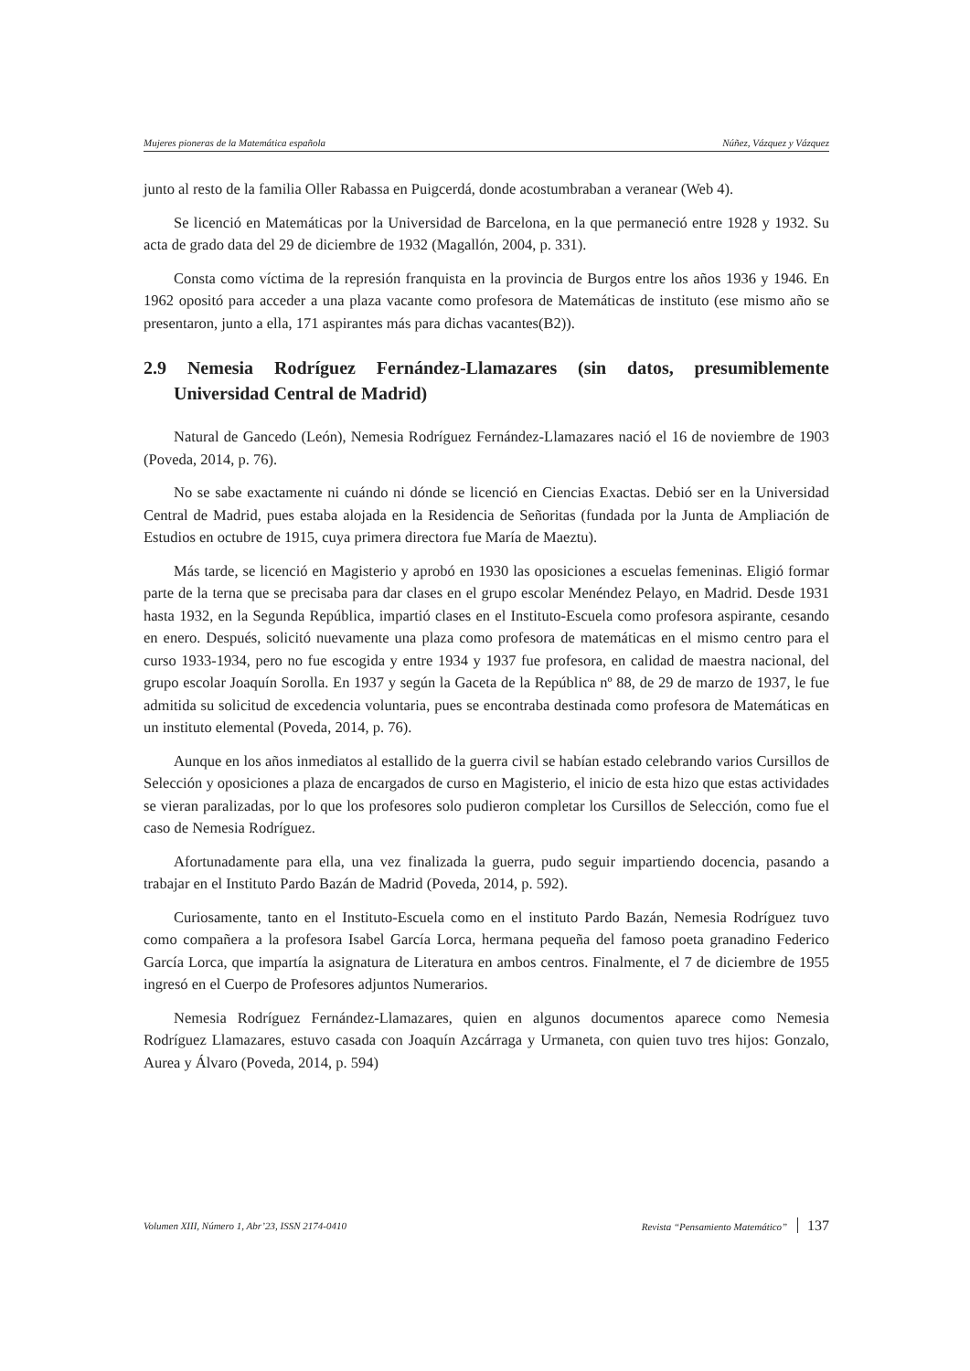Mujeres pioneras de la Matemática española Núñez, Vázquez y Vázquez
junto al resto de la familia Oller Rabassa en Puigcerdá, donde acostumbraban a veranear (Web 4).
Se licenció en Matemáticas por la Universidad de Barcelona, en la que permaneció entre 1928 y 1932. Su acta de grado data del 29 de diciembre de 1932 (Magallón, 2004, p. 331).
Consta como víctima de la represión franquista en la provincia de Burgos entre los años 1936 y 1946. En 1962 opositó para acceder a una plaza vacante como profesora de Matemáticas de instituto (ese mismo año se presentaron, junto a ella, 171 aspirantes más para dichas vacantes(B2)).
2.9 Nemesia Rodríguez Fernández-Llamazares (sin datos, presumiblemente Universidad Central de Madrid)
Natural de Gancedo (León), Nemesia Rodríguez Fernández-Llamazares nació el 16 de noviembre de 1903 (Poveda, 2014, p. 76).
No se sabe exactamente ni cuándo ni dónde se licenció en Ciencias Exactas. Debió ser en la Universidad Central de Madrid, pues estaba alojada en la Residencia de Señoritas (fundada por la Junta de Ampliación de Estudios en octubre de 1915, cuya primera directora fue María de Maeztu).
Más tarde, se licenció en Magisterio y aprobó en 1930 las oposiciones a escuelas femeninas. Eligió formar parte de la terna que se precisaba para dar clases en el grupo escolar Menéndez Pelayo, en Madrid. Desde 1931 hasta 1932, en la Segunda República, impartió clases en el Instituto-Escuela como profesora aspirante, cesando en enero. Después, solicitó nuevamente una plaza como profesora de matemáticas en el mismo centro para el curso 1933-1934, pero no fue escogida y entre 1934 y 1937 fue profesora, en calidad de maestra nacional, del grupo escolar Joaquín Sorolla. En 1937 y según la Gaceta de la República nº 88, de 29 de marzo de 1937, le fue admitida su solicitud de excedencia voluntaria, pues se encontraba destinada como profesora de Matemáticas en un instituto elemental (Poveda, 2014, p. 76).
Aunque en los años inmediatos al estallido de la guerra civil se habían estado celebrando varios Cursillos de Selección y oposiciones a plaza de encargados de curso en Magisterio, el inicio de esta hizo que estas actividades se vieran paralizadas, por lo que los profesores solo pudieron completar los Cursillos de Selección, como fue el caso de Nemesia Rodríguez.
Afortunadamente para ella, una vez finalizada la guerra, pudo seguir impartiendo docencia, pasando a trabajar en el Instituto Pardo Bazán de Madrid (Poveda, 2014, p. 592).
Curiosamente, tanto en el Instituto-Escuela como en el instituto Pardo Bazán, Nemesia Rodríguez tuvo como compañera a la profesora Isabel García Lorca, hermana pequeña del famoso poeta granadino Federico García Lorca, que impartía la asignatura de Literatura en ambos centros. Finalmente, el 7 de diciembre de 1955 ingresó en el Cuerpo de Profesores adjuntos Numerarios.
Nemesia Rodríguez Fernández-Llamazares, quien en algunos documentos aparece como Nemesia Rodríguez Llamazares, estuvo casada con Joaquín Azcárraga y Urmaneta, con quien tuvo tres hijos: Gonzalo, Aurea y Álvaro (Poveda, 2014, p. 594)
Volumen XIII, Número 1, Abr’23, ISSN 2174-0410 Revista “Pensamiento Matemático” 137